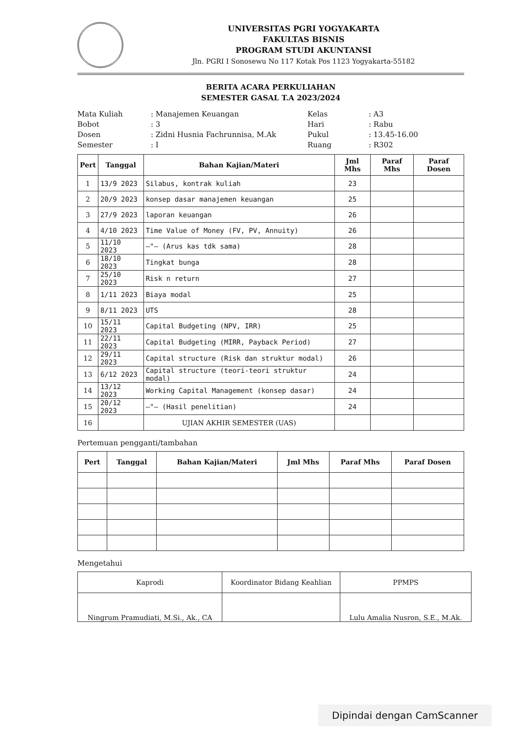UNIVERSITAS PGRI YOGYAKARTA
FAKULTAS BISNIS
PROGRAM STUDI AKUNTANSI
Jln. PGRI I Sonosewu No 117 Kotak Pos 1123 Yogyakarta-55182
BERITA ACARA PERKULIAHAN
SEMESTER GASAL T.A 2023/2024
Mata Kuliah
: Manajemen Keuangan
Kelas
: A3
Bobot
: 3
Hari
: Rabu
Dosen
: Zidni Husnia Fachrunnisa, M.Ak
Pukul
: 13.45-16.00
Semester
: I
Ruang
: R302
| Pert | Tanggal | Bahan Kajian/Materi | Jml Mhs | Paraf Mhs | Paraf Dosen |
| --- | --- | --- | --- | --- | --- |
| 1 | 13/9 2023 | Silabus, kontrak kuliah | 23 | | |
| 2 | 20/9 2023 | konsep dasar manajemen keuangan | 25 | | |
| 3 | 27/9 2023 | laporan keuangan | 26 | | |
| 4 | 4/10 2023 | Time Value of Money (FV, PV, Annuity) | 26 | | |
| 5 | 11/10 2023 | —"— (Arus kas tdk sama) | 28 | | |
| 6 | 18/10 2023 | Tingkat bunga | 28 | | |
| 7 | 25/10 2023 | Risk n return | 27 | | |
| 8 | 1/11 2023 | Biaya modal | 25 | | |
| 9 | 8/11 2023 | UTS | 28 | | |
| 10 | 15/11 2023 | Capital Budgeting (NPV, IRR) | 25 | | |
| 11 | 22/11 2023 | Capital Budgeting (MIRR, Payback Period) | 27 | | |
| 12 | 29/11 2023 | Capital structure (Risk dan struktur modal) | 26 | | |
| 13 | 6/12 2023 | Capital structure (teori-teori struktur modal) | 24 | | |
| 14 | 13/12 2023 | Working Capital Management (konsep dasar) | 24 | | |
| 15 | 20/12 2023 | —"— (Hasil penelitian) | 24 | | |
| 16 | | UJIAN AKHIR SEMESTER (UAS) | | | |
Pertemuan pengganti/tambahan
| Pert | Tanggal | Bahan Kajian/Materi | Jml Mhs | Paraf Mhs | Paraf Dosen |
| --- | --- | --- | --- | --- | --- |
Mengetahui
| Kaprodi | Koordinator Bidang Keahlian | PPMPS |
| --- | --- | --- |
| Ningrum Pramudiati, M.Si., Ak., CA | | Lulu Amalia Nusron, S.E., M.Ak. |
Dipindai dengan CamScanner